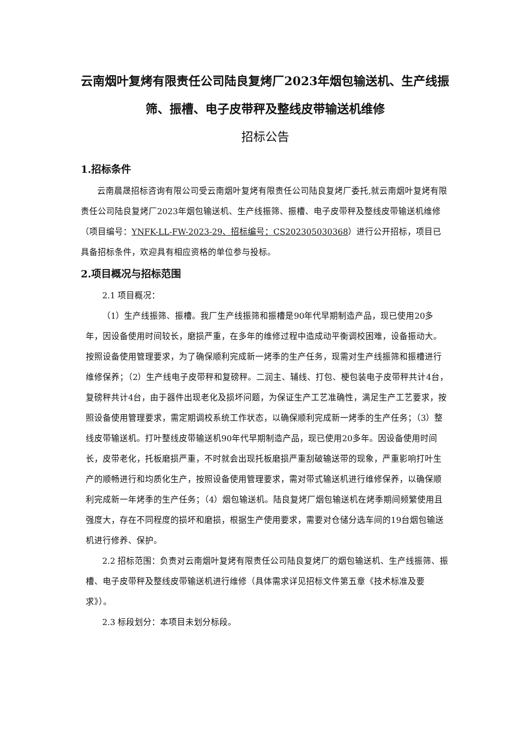云南烟叶复烤有限责任公司陆良复烤厂2023年烟包输送机、生产线振筛、振槽、电子皮带秤及整线皮带输送机维修
招标公告
1.招标条件
云南晨晟招标咨询有限公司受云南烟叶复烤有限责任公司陆良复烤厂委托,就云南烟叶复烤有限责任公司陆良复烤厂2023年烟包输送机、生产线振筛、振槽、电子皮带秤及整线皮带输送机维修（项目编号：YNFK-LL-FW-2023-29、招标编号：CS202305030368）进行公开招标，项目已具备招标条件，欢迎具有相应资格的单位参与投标。
2.项目概况与招标范围
2.1 项目概况：
（1）生产线振筛、振槽。我厂生产线振筛和振槽是90年代早期制造产品，现已使用20多年，因设备使用时间较长，磨损严重，在多年的维修过程中造成动平衡调校困难，设备振动大。按照设备使用管理要求，为了确保顺利完成新一烤季的生产任务，现需对生产线振筛和振槽进行维修保养；（2）生产线电子皮带秤和复磅秤。二润主、辅线、打包、梗包装电子皮带秤共计4台，复磅秤共计4台，由于器件出现老化及损坏问题，为保证生产工艺准确性，满足生产工艺要求，按照设备使用管理要求，需定期调校系统工作状态，以确保顺利完成新一烤季的生产任务；（3）整线皮带输送机。打叶整线皮带输送机90年代早期制造产品，现已使用20多年。因设备使用时间长，皮带老化，托板磨损严重，不时就会出现托板磨损严重刮破输送带的现象，严重影响打叶生产的顺畅进行和均质化生产，按照设备使用管理要求，需对带式输送机进行维修保养，以确保顺利完成新一年烤季的生产任务；（4）烟包输送机。陆良复烤厂烟包输送机在烤季期间频繁使用且强度大，存在不同程度的损坏和磨损，根据生产使用要求，需要对仓储分选车间的19台烟包输送机进行修养、保护。
2.2 招标范围：负责对云南烟叶复烤有限责任公司陆良复烤厂的烟包输送机、生产线振筛、振槽、电子皮带秤及整线皮带输送机进行维修（具体需求详见招标文件第五章《技术标准及要求》）。
2.3 标段划分：本项目未划分标段。